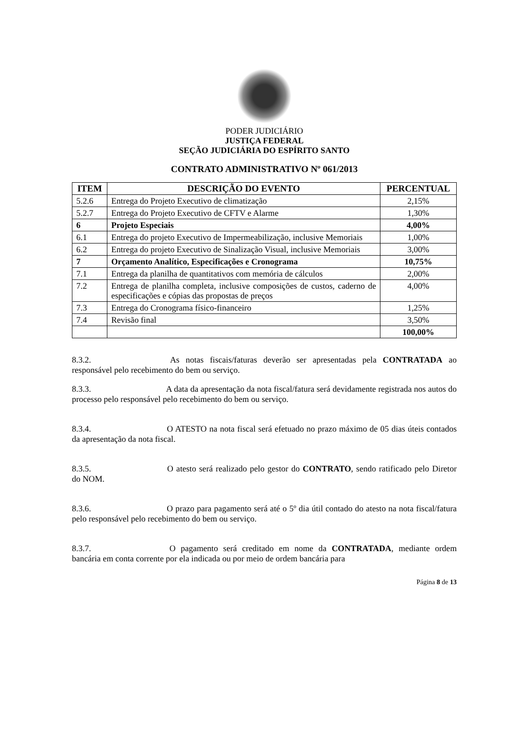PODER JUDICIÁRIO
JUSTIÇA FEDERAL
SEÇÃO JUDICIÁRIA DO ESPÍRITO SANTO
CONTRATO ADMINISTRATIVO Nº 061/2013
| ITEM | DESCRIÇÃO DO EVENTO | PERCENTUAL |
| --- | --- | --- |
| 5.2.6 | Entrega do Projeto Executivo de climatização | 2,15% |
| 5.2.7 | Entrega do Projeto Executivo de CFTV e Alarme | 1,30% |
| 6 | Projeto Especiais | 4,00% |
| 6.1 | Entrega do projeto Executivo de Impermeabilização, inclusive Memoriais | 1,00% |
| 6.2 | Entrega do projeto Executivo de Sinalização Visual, inclusive Memoriais | 3,00% |
| 7 | Orçamento Analítico, Especificações e Cronograma | 10,75% |
| 7.1 | Entrega da planilha de quantitativos com memória de cálculos | 2,00% |
| 7.2 | Entrega de planilha completa, inclusive composições de custos, caderno de especificações e cópias das propostas de preços | 4,00% |
| 7.3 | Entrega do Cronograma físico-financeiro | 1,25% |
| 7.4 | Revisão final | 3,50% |
| | | 100,00% |
8.3.2. As notas fiscais/faturas deverão ser apresentadas pela CONTRATADA ao responsável pelo recebimento do bem ou serviço.
8.3.3. A data da apresentação da nota fiscal/fatura será devidamente registrada nos autos do processo pelo responsável pelo recebimento do bem ou serviço.
8.3.4. O ATESTO na nota fiscal será efetuado no prazo máximo de 05 dias úteis contados da apresentação da nota fiscal.
8.3.5. O atesto será realizado pelo gestor do CONTRATO, sendo ratificado pelo Diretor do NOM.
8.3.6. O prazo para pagamento será até o 5º dia útil contado do atesto na nota fiscal/fatura pelo responsável pelo recebimento do bem ou serviço.
8.3.7. O pagamento será creditado em nome da CONTRATADA, mediante ordem bancária em conta corrente por ela indicada ou por meio de ordem bancária para
Página 8 de 13